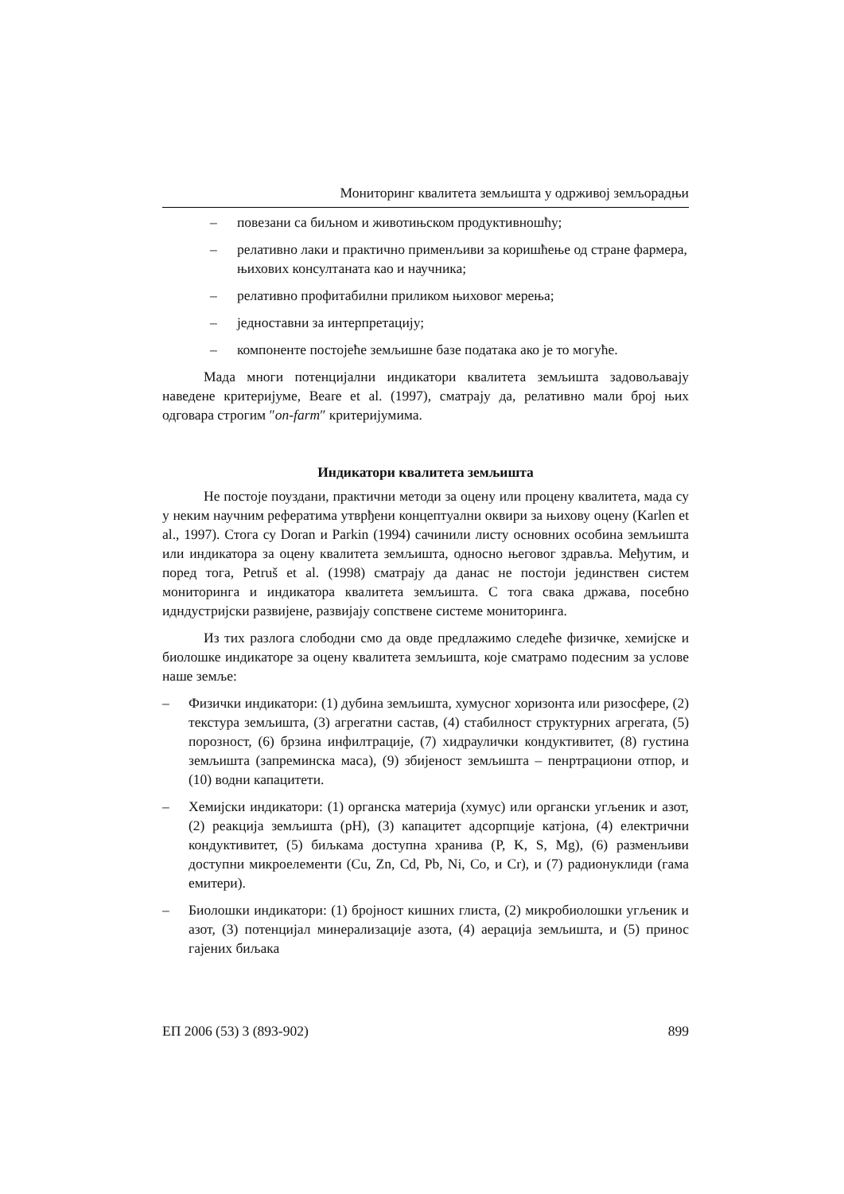Мониторинг квалитета земљишта у одрживој земљорадњи
– повезани са биљном и животињском продуктивношћу;
– релативно лаки и практично применљиви за коришћење од стране фармера, њихових консултаната као и научника;
– релативно профитабилни приликом њиховог мерења;
– једноставни за интерпретацију;
– компоненте постојеће земљишне базе података ако је то могуће.
Мада многи потенцијални индикатори квалитета земљишта задовољавају наведене критеријуме, Beare et al. (1997), сматрају да, релативно мали број њих одговара строгим ″on-farm″ критеријумима.
Индикатори квалитета земљишта
Не постоје поуздани, практични методи за оцену или процену квалитета, мада су у неким научним рефератима утврђени концептуални оквири за њихову оцену (Karlen et al., 1997). Стога су Doran и Parkin (1994) сачинили листу основних особина земљишта или индикатора за оцену квалитета земљишта, односно његовог здравља. Међутим, и поред тога, Petruš et al. (1998) сматрају да данас не постоји јединствен систем мониторинга и индикатора квалитета земљишта. С тога свака држава, посебно идндустријски развијене, развијају сопствене системе мониторинга.
Из тих разлога слободни смо да овде предлажимо следеће физичке, хемијске и биолошке индикаторе за оцену квалитета земљишта, које сматрамо подесним за услове наше земље:
– Физички индикатори: (1) дубина земљишта, хумусног хоризонта или ризосфере, (2) текстура земљишта, (3) агрегатни састав, (4) стабилност структурних агрегата, (5) порозност, (6) брзина инфилтрације, (7) хидраулички кондуктивитет, (8) густина земљишта (запреминска маса), (9) збијеност земљишта – пенртрациони отпор, и (10) водни капацитети.
– Хемијски индикатори: (1) органска материја (хумус) или органски угљеник и азот, (2) реакција земљишта (pH), (3) капацитет адсорпције катјона, (4) електрични кондуктивитет, (5) биљкама доступна хранива (P, K, S, Mg), (6) разменљиви доступни микроелементи (Cu, Zn, Cd, Pb, Ni, Co, и Cr), и (7) радионуклиди (гама емитери).
– Биолошки индикатори: (1) бројност кишних глиста, (2) микробиолошки угљеник и азот, (3) потенцијал минерализације азота, (4) аерација земљишта, и (5) принос гајених биљака
ЕП 2006 (53) 3 (893-902) 899